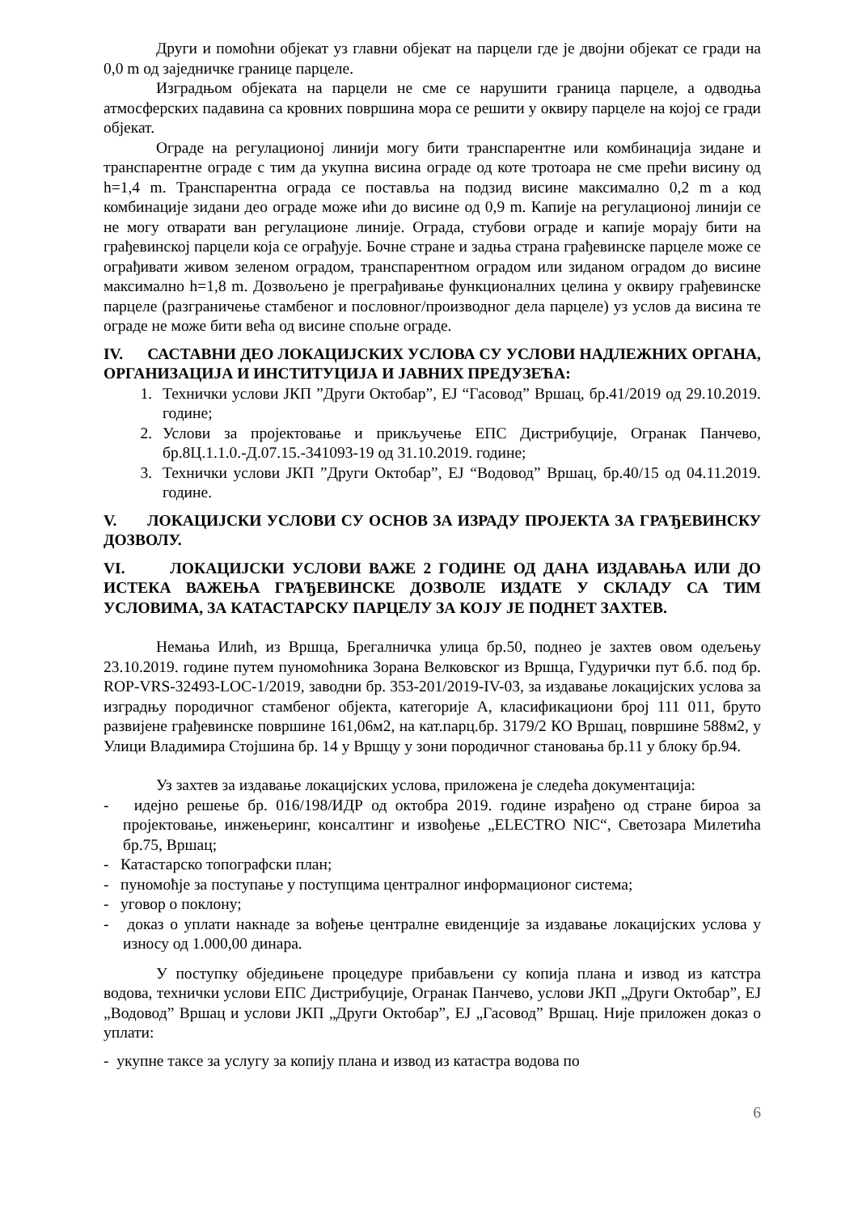Други и помоћни објекат уз главни објекат на парцели где је двојни објекат се гради на 0,0 m од заједничке границе парцеле.
Изградњом објеката на парцели не сме се нарушити граница парцеле, а одводња атмосферских падавина са кровних површина мора се решити у оквиру парцеле на којој се гради објекат.
Ограде на регулационој линији могу бити транспарентне или комбинација зидане и транспарентне ограде с тим да укупна висина ограде од коте тротоара не сме прећи висину од h=1,4 m. Транспарентна ограда се поставља на подзид висине максимално 0,2 m а код комбинације зидани део ограде може ићи до висине од 0,9 m. Капије на регулационој линији се не могу отварати ван регулационе линије. Ограда, стубови ограде и капије морају бити на грађевинској парцели која се ограђује. Бочне стране и задња страна грађевинске парцеле може се ограђивати живом зеленом оградом, транспарентном оградом или зиданом оградом до висине максимално h=1,8 m. Дозвољено је преграђивање функционалних целина у оквиру грађевинске парцеле (разграничење стамбеног и пословног/производног дела парцеле) уз услов да висина те ограде не може бити већа од висине спољне ограде.
IV. САСТАВНИ ДЕО ЛОКАЦИЈСКИХ УСЛОВА СУ УСЛОВИ НАДЛЕЖНИХ ОРГАНА, ОРГАНИЗАЦИЈА И ИНСТИТУЦИЈА И ЈАВНИХ ПРЕДУЗЕЋА:
1. Технички услови ЈКП ”Други Октобар”, ЕЈ “Гасовод” Вршац, бр.41/2019 од 29.10.2019. године;
2. Услови за пројектовање и прикључење ЕПС Дистрибуције, Огранак Панчево, бр.8Ц.1.1.0.-Д.07.15.-341093-19 од 31.10.2019. године;
3. Технички услови ЈКП ”Други Октобар”, ЕЈ “Водовод” Вршац, бр.40/15 од 04.11.2019. године.
V. ЛОКАЦИЈСКИ УСЛОВИ СУ ОСНОВ ЗА ИЗРАДУ ПРОЈЕКТА ЗА ГРАЂЕВИНСКУ ДОЗВОЛУ.
VI. ЛОКАЦИЈСКИ УСЛОВИ ВАЖЕ 2 ГОДИНЕ ОД ДАНА ИЗДАВАЊА ИЛИ ДО ИСТЕКА ВАЖЕЊА ГРАЂЕВИНСКЕ ДОЗВОЛЕ ИЗДАТЕ У СКЛАДУ СА ТИМ УСЛОВИМА, ЗА КАТАСТАРСКУ ПАРЦЕЛУ ЗА КОЈУ ЈЕ ПОДНЕТ ЗАХТЕВ.
Немања Илић, из Вршца, Брегалничка улица бр.50, поднео је захтев овом одељењу 23.10.2019. године путем пуномоћника Зорана Велковског из Вршца, Гудурички пут б.б. под бр. ROP-VRS-32493-LOC-1/2019, заводни бр. 353-201/2019-IV-03, за издавање локацијских услова за изградњу породичног стамбеног објекта, категорије А, класификациони број 111 011, бруто развијене грађевинске површине 161,06м2, на кат.парц.бр. 3179/2 КО Вршац, површине 588м2, у Улици Владимира Стојшина бр. 14 у Вршцу у зони породичног становања бр.11 у блоку бр.94.
Уз захтев за издавање локацијских услова, приложена је следећа документација:
- идејно решење бр. 016/198/ИДР од октобра 2019. године израђено од стране бироа за пројектовање, инжењеринг, консалтинг и извођење „ELECTRO NIC“, Светозара Милетића бр.75, Вршац;
- Катастарско топографски план;
- пуномоћје за поступање у поступцима централног информационог система;
- уговор о поклону;
- доказ о уплати накнаде за вођење централне евиденције за издавање локацијских услова у износу од 1.000,00 динара.
У поступку обједињене процедуре прибављени су копија плана и извод из катстра водова, технички услови ЕПС Дистрибуције, Огранак Панчево, услови ЈКП „Други Октобар”, ЕЈ „Водовод” Вршац и услови ЈКП „Други Октобар”, ЕЈ „Гасовод” Вршац. Није приложен доказ о уплати:
- укупне таксе за услугу за копију плана и извод из катастра водова по
6